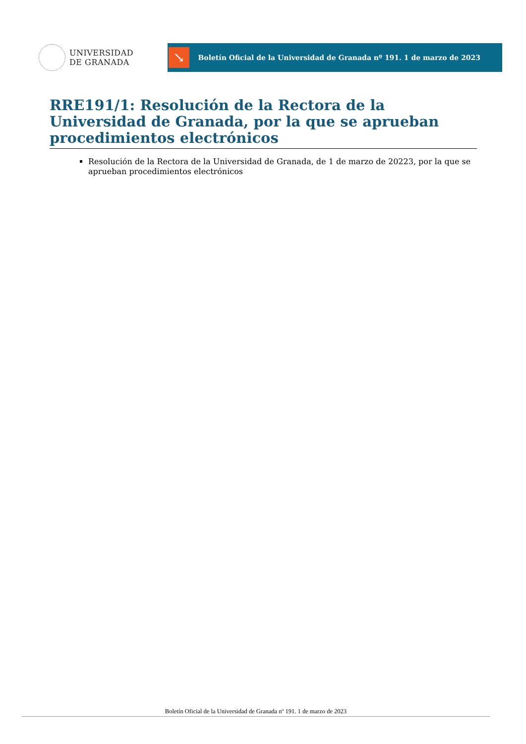UNIVERSIDAD
DE GRANADA
↘
Boletín Oficial de la Universidad de Granada nº 191. 1 de marzo de 2023
RRE191/1: Resolución de la Rectora de la Universidad de Granada, por la que se aprueban procedimientos electrónicos
Resolución de la Rectora de la Universidad de Granada, de 1 de marzo de 20223, por la que se aprueban procedimientos electrónicos
Boletín Oficial de la Universidad de Granada nº 191. 1 de marzo de 2023